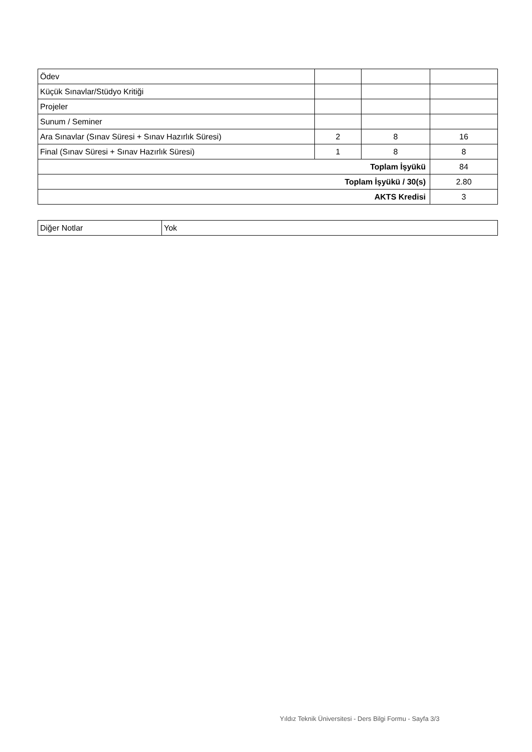| Ödev | | | |
| Küçük Sınavlar/Stüdyo Kritiği | | | |
| Projeler | | | |
| Sunum / Seminer | | | |
| Ara Sınavlar (Sınav Süresi + Sınav Hazırlık Süresi) | 2 | 8 | 16 |
| Final (Sınav Süresi + Sınav Hazırlık Süresi) | 1 | 8 | 8 |
| Toplam İşyükü | | | 84 |
| Toplam İşyükü / 30(s) | | | 2.80 |
| AKTS Kredisi | | | 3 |
| Diğer Notlar | Yok |
Yıldız Teknik Üniversitesi - Ders Bilgi Formu - Sayfa 3/3